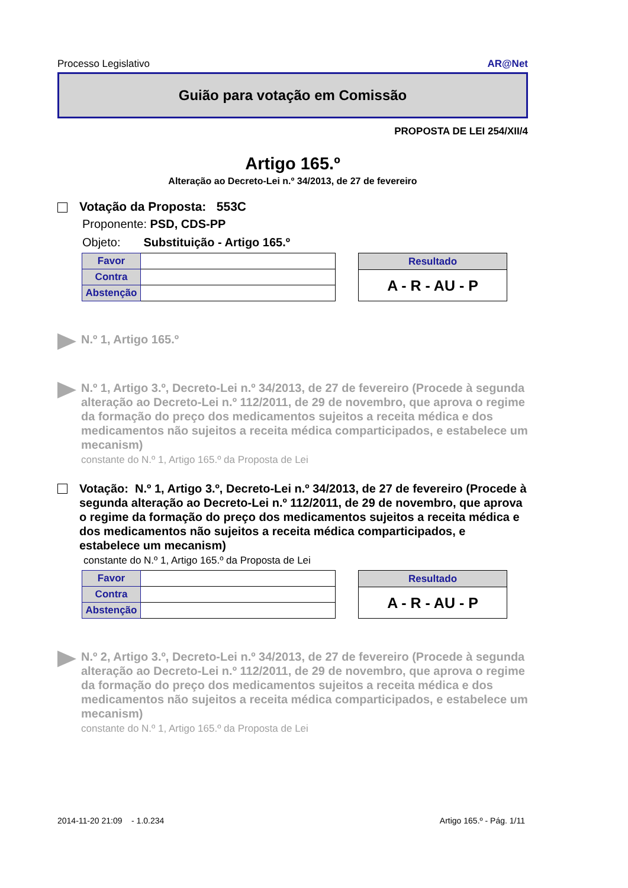Processo Legislativo AR@Net
Guião para votação em Comissão
PROPOSTA DE LEI 254/XII/4
Artigo 165.º
Alteração ao Decreto-Lei n.º 34/2013, de 27 de fevereiro
Votação da Proposta: 553C
Proponente: PSD, CDS-PP
Objeto: Substituição - Artigo 165.º
| Favor | |
| Contra | |
| Abstenção | |
| Resultado |
| --- |
| A - R - AU - P |
N.º 1, Artigo 165.º
N.º 1, Artigo 3.º, Decreto-Lei n.º 34/2013, de 27 de fevereiro (Procede à segunda alteração ao Decreto-Lei n.º 112/2011, de 29 de novembro, que aprova o regime da formação do preço dos medicamentos sujeitos a receita médica e dos medicamentos não sujeitos a receita médica comparticipados, e estabelece um mecanism)
constante do N.º 1, Artigo 165.º da Proposta de Lei
Votação: N.º 1, Artigo 3.º, Decreto-Lei n.º 34/2013, de 27 de fevereiro (Procede à segunda alteração ao Decreto-Lei n.º 112/2011, de 29 de novembro, que aprova o regime da formação do preço dos medicamentos sujeitos a receita médica e dos medicamentos não sujeitos a receita médica comparticipados, e estabelece um mecanism)
constante do N.º 1, Artigo 165.º da Proposta de Lei
| Favor | |
| Contra | |
| Abstenção | |
| Resultado |
| --- |
| A - R - AU - P |
N.º 2, Artigo 3.º, Decreto-Lei n.º 34/2013, de 27 de fevereiro (Procede à segunda alteração ao Decreto-Lei n.º 112/2011, de 29 de novembro, que aprova o regime da formação do preço dos medicamentos sujeitos a receita médica e dos medicamentos não sujeitos a receita médica comparticipados, e estabelece um mecanism)
constante do N.º 1, Artigo 165.º da Proposta de Lei
2014-11-20 21:09 - 1.0.234 Artigo 165.º - Pág. 1/11